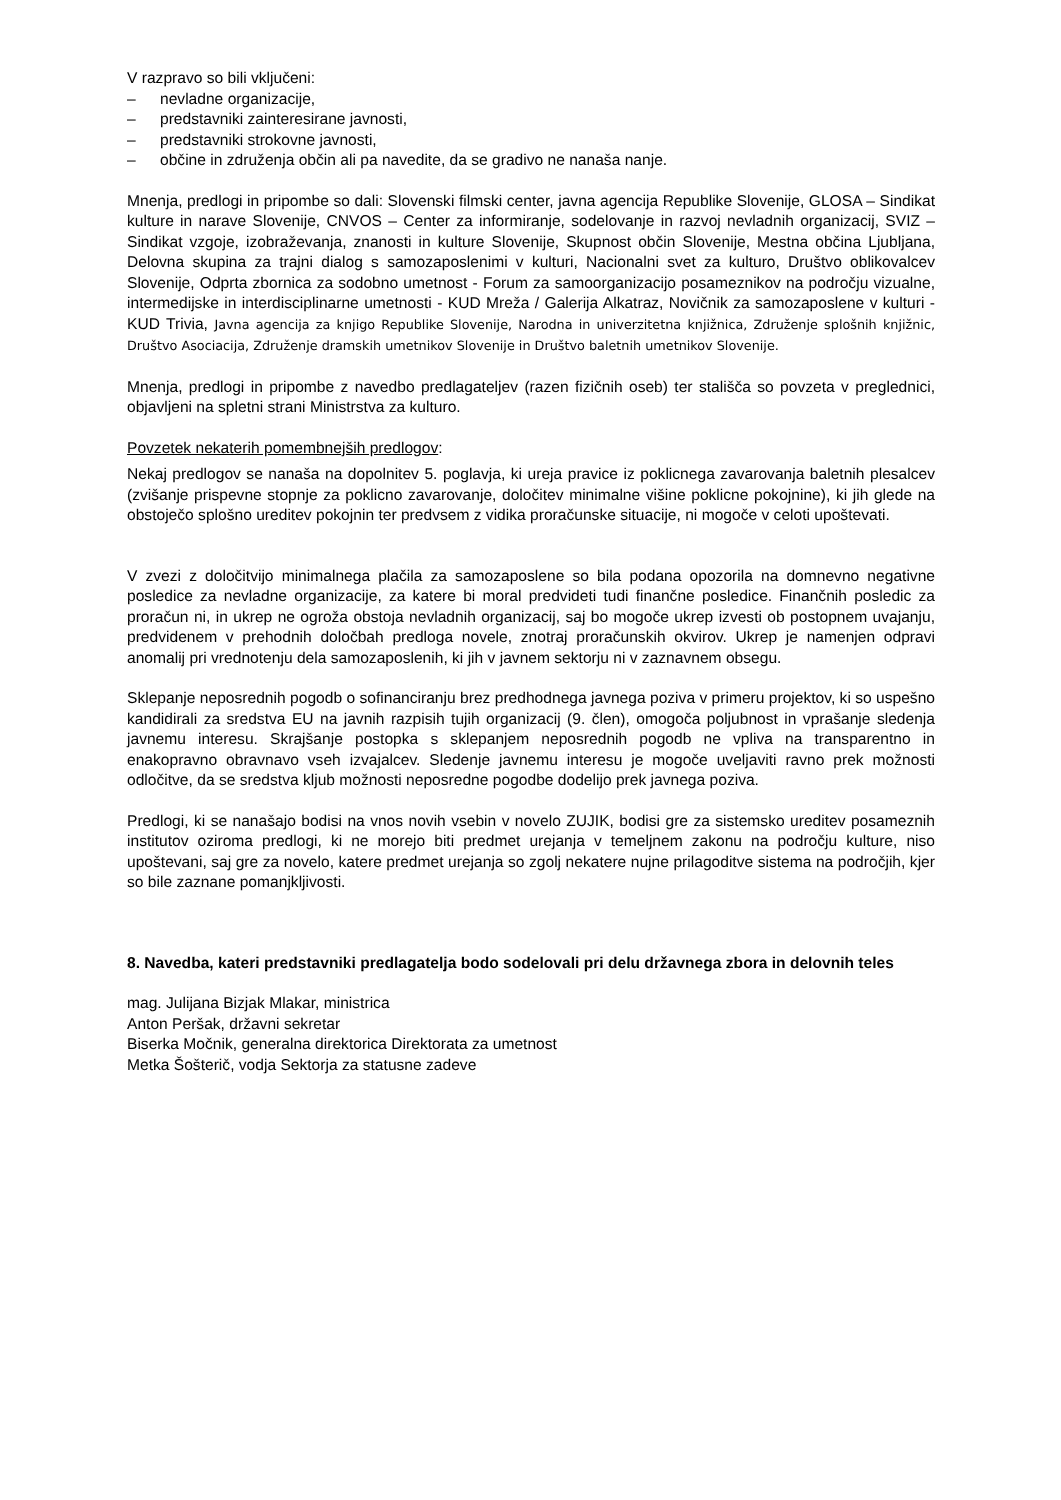V razpravo so bili vključeni:
– nevladne organizacije,
– predstavniki zainteresirane javnosti,
– predstavniki strokovne javnosti,
– občine in združenja občin ali pa navedite, da se gradivo ne nanaša nanje.
Mnenja, predlogi in pripombe so dali: Slovenski filmski center, javna agencija Republike Slovenije, GLOSA – Sindikat kulture in narave Slovenije, CNVOS – Center za informiranje, sodelovanje in razvoj nevladnih organizacij, SVIZ – Sindikat vzgoje, izobraževanja, znanosti in kulture Slovenije, Skupnost občin Slovenije, Mestna občina Ljubljana, Delovna skupina za trajni dialog s samozaposlenimi v kulturi, Nacionalni svet za kulturo, Društvo oblikovalcev Slovenije, Odprta zbornica za sodobno umetnost - Forum za samoorganizacijo posameznikov na področju vizualne, intermedijske in interdisciplinarne umetnosti - KUD Mreža / Galerija Alkatraz, Novičnik za samozaposlene v kulturi - KUD Trivia, Javna agencija za knjigo Republike Slovenije, Narodna in univerzitetna knjižnica, Združenje splošnih knjižnic, Društvo Asociacija, Združenje dramskih umetnikov Slovenije in Društvo baletnih umetnikov Slovenije.
Mnenja, predlogi in pripombe z navedbo predlagateljev (razen fizičnih oseb) ter stališča so povzeta v preglednici, objavljeni na spletni strani Ministrstva za kulturo.
Povzetek nekaterih pomembnejših predlogov:
Nekaj predlogov se nanaša na dopolnitev 5. poglavja, ki ureja pravice iz poklicnega zavarovanja baletnih plesalcev (zvišanje prispevne stopnje za poklicno zavarovanje, določitev minimalne višine poklicne pokojnine), ki jih glede na obstoječo splošno ureditev pokojnin ter predvsem z vidika proračunske situacije, ni mogoče v celoti upoštevati.
V zvezi z določitvijo minimalnega plačila za samozaposlene so bila podana opozorila na domnevno negativne posledice za nevladne organizacije, za katere bi moral predvideti tudi finančne posledice. Finančnih posledic za proračun ni, in ukrep ne ogroža obstoja nevladnih organizacij, saj bo mogoče ukrep izvesti ob postopnem uvajanju, predvidenem v prehodnih določbah predloga novele, znotraj proračunskih okvirov. Ukrep je namenjen odpravi anomalij pri vrednotenju dela samozaposlenih, ki jih v javnem sektorju ni v zaznavnem obsegu.
Sklepanje neposrednih pogodb o sofinanciranju brez predhodnega javnega poziva v primeru projektov, ki so uspešno kandidirali za sredstva EU na javnih razpisih tujih organizacij (9. člen), omogoča poljubnost in vprašanje sledenja javnemu interesu. Skrajšanje postopka s sklepanjem neposrednih pogodb ne vpliva na transparentno in enakopravno obravnavo vseh izvajalcev. Sledenje javnemu interesu je mogoče uveljaviti ravno prek možnosti odločitve, da se sredstva kljub možnosti neposredne pogodbe dodelijo prek javnega poziva.
Predlogi, ki se nanašajo bodisi na vnos novih vsebin v novelo ZUJIK, bodisi gre za sistemsko ureditev posameznih institutov oziroma predlogi, ki ne morejo biti predmet urejanja v temeljnem zakonu na področju kulture, niso upoštevani, saj gre za novelo, katere predmet urejanja so zgolj nekatere nujne prilagoditve sistema na področjih, kjer so bile zaznane pomanjkljivosti.
8. Navedba, kateri predstavniki predlagatelja bodo sodelovali pri delu državnega zbora in delovnih teles
mag. Julijana Bizjak Mlakar, ministrica
Anton Peršak, državni sekretar
Biserka Močnik, generalna direktorica Direktorata za umetnost
Metka Šošterič, vodja Sektorja za statusne zadeve